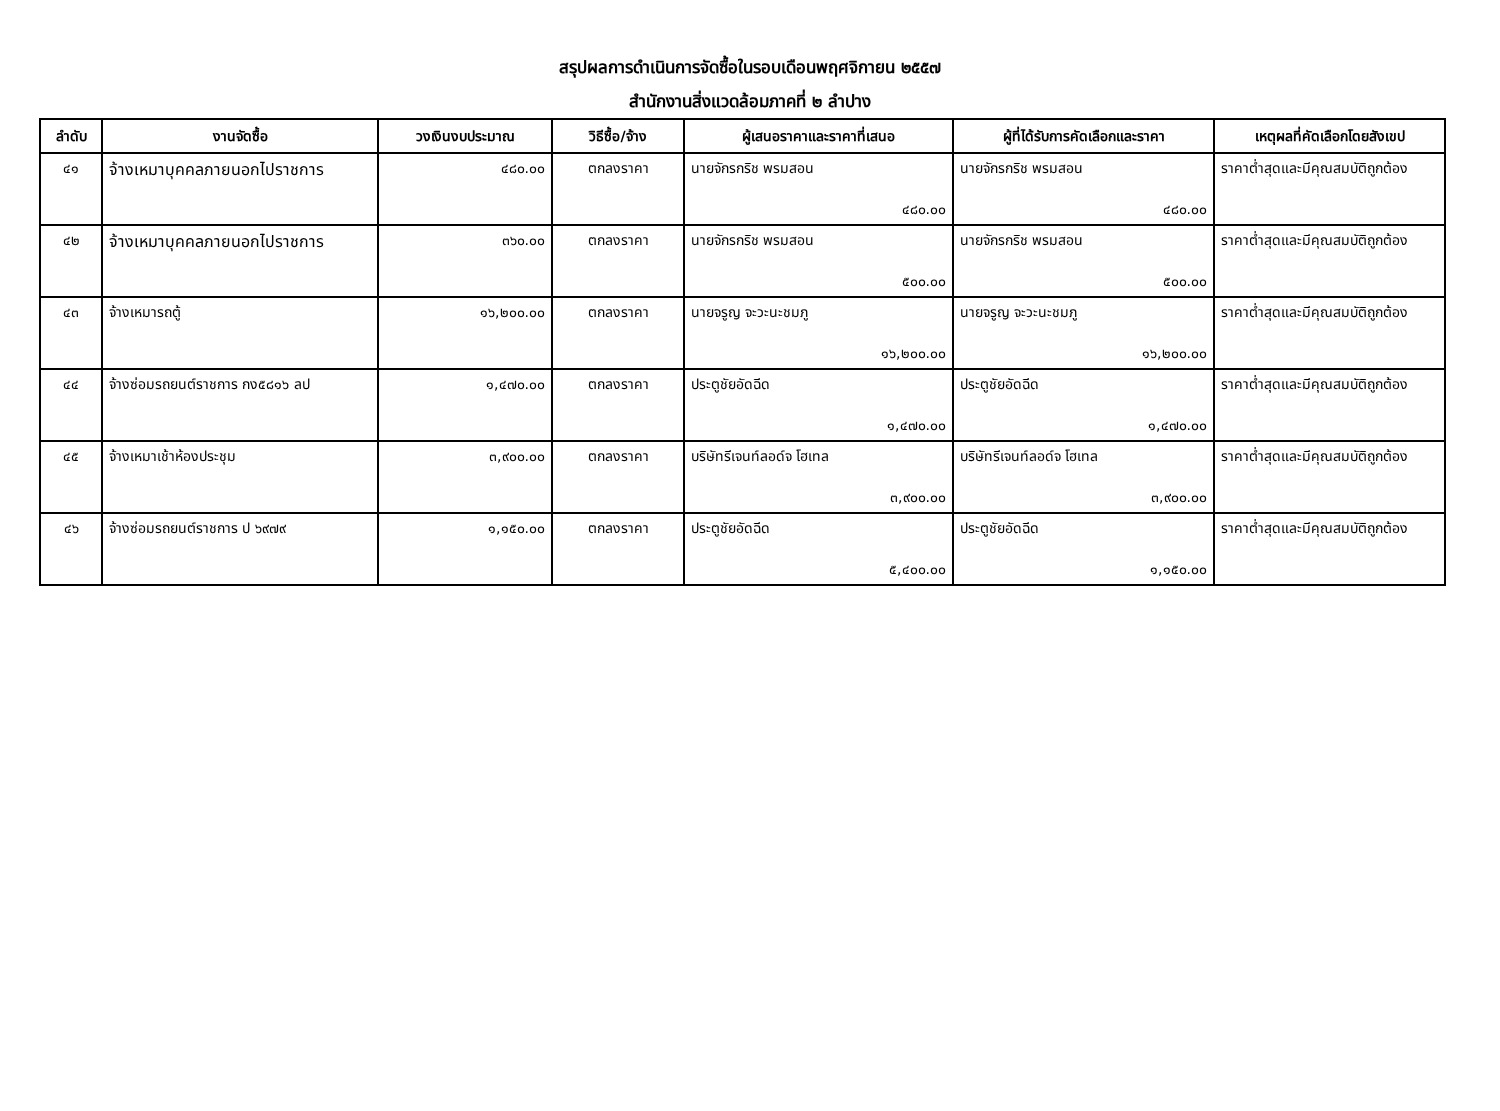สรุปผลการดำเนินการจัดซื้อในรอบเดือนพฤศจิกายน ๒๕๕๗
สำนักงานสิ่งแวดล้อมภาคที่ ๒ ลำปาง
| ลำดับ | งานจัดซื้อ | วงเงินงบประมาณ | วิธีซื้อ/จ้าง | ผู้เสนอราคาและราคาที่เสนอ | ผู้ที่ได้รับการคัดเลือกและราคา | เหตุผลที่คัดเลือกโดยสังเขป |
| --- | --- | --- | --- | --- | --- | --- |
| ๔๑ | จ้างเหมาบุคคลภายนอกไปราชการ | ๔๘๐.๐๐ | ตกลงราคา | นายจักรกริช พรมสอน ๔๘๐.๐๐ | นายจักรกริช พรมสอน ๔๘๐.๐๐ | ราคาต่ำสุดและมีคุณสมบัติถูกต้อง |
| ๔๒ | จ้างเหมาบุคคลภายนอกไปราชการ | ๓๖๐.๐๐ | ตกลงราคา | นายจักรกริช พรมสอน ๕๐๐.๐๐ | นายจักรกริช พรมสอน ๕๐๐.๐๐ | ราคาต่ำสุดและมีคุณสมบัติถูกต้อง |
| ๔๓ | จ้างเหมารถตู้ | ๑๖,๒๐๐.๐๐ | ตกลงราคา | นายจรูญ จะวะนะชมภู ๑๖,๒๐๐.๐๐ | นายจรูญ จะวะนะชมภู ๑๖,๒๐๐.๐๐ | ราคาต่ำสุดและมีคุณสมบัติถูกต้อง |
| ๔๔ | จ้างซ่อมรถยนต์ราชการ กง๕๘๑๖ ลป | ๑,๔๗๐.๐๐ | ตกลงราคา | ประตูชัยอัดฉีด ๑,๔๗๐.๐๐ | ประตูชัยอัดฉีด ๑,๔๗๐.๐๐ | ราคาต่ำสุดและมีคุณสมบัติถูกต้อง |
| ๔๕ | จ้างเหมาเช้าห้องประชุม | ๓,๙๐๐.๐๐ | ตกลงราคา | บริษัทรีเจนท์ลอด์จ โฮเทล ๓,๙๐๐.๐๐ | บริษัทรีเจนท์ลอด์จ โฮเทล ๓,๙๐๐.๐๐ | ราคาต่ำสุดและมีคุณสมบัติถูกต้อง |
| ๔๖ | จ้างซ่อมรถยนต์ราชการ ป ๖๙๗๙ | ๑,๑๕๐.๐๐ | ตกลงราคา | ประตูชัยอัดฉีด ๕,๔๐๐.๐๐ | ประตูชัยอัดฉีด ๑,๑๕๐.๐๐ | ราคาต่ำสุดและมีคุณสมบัติถูกต้อง |